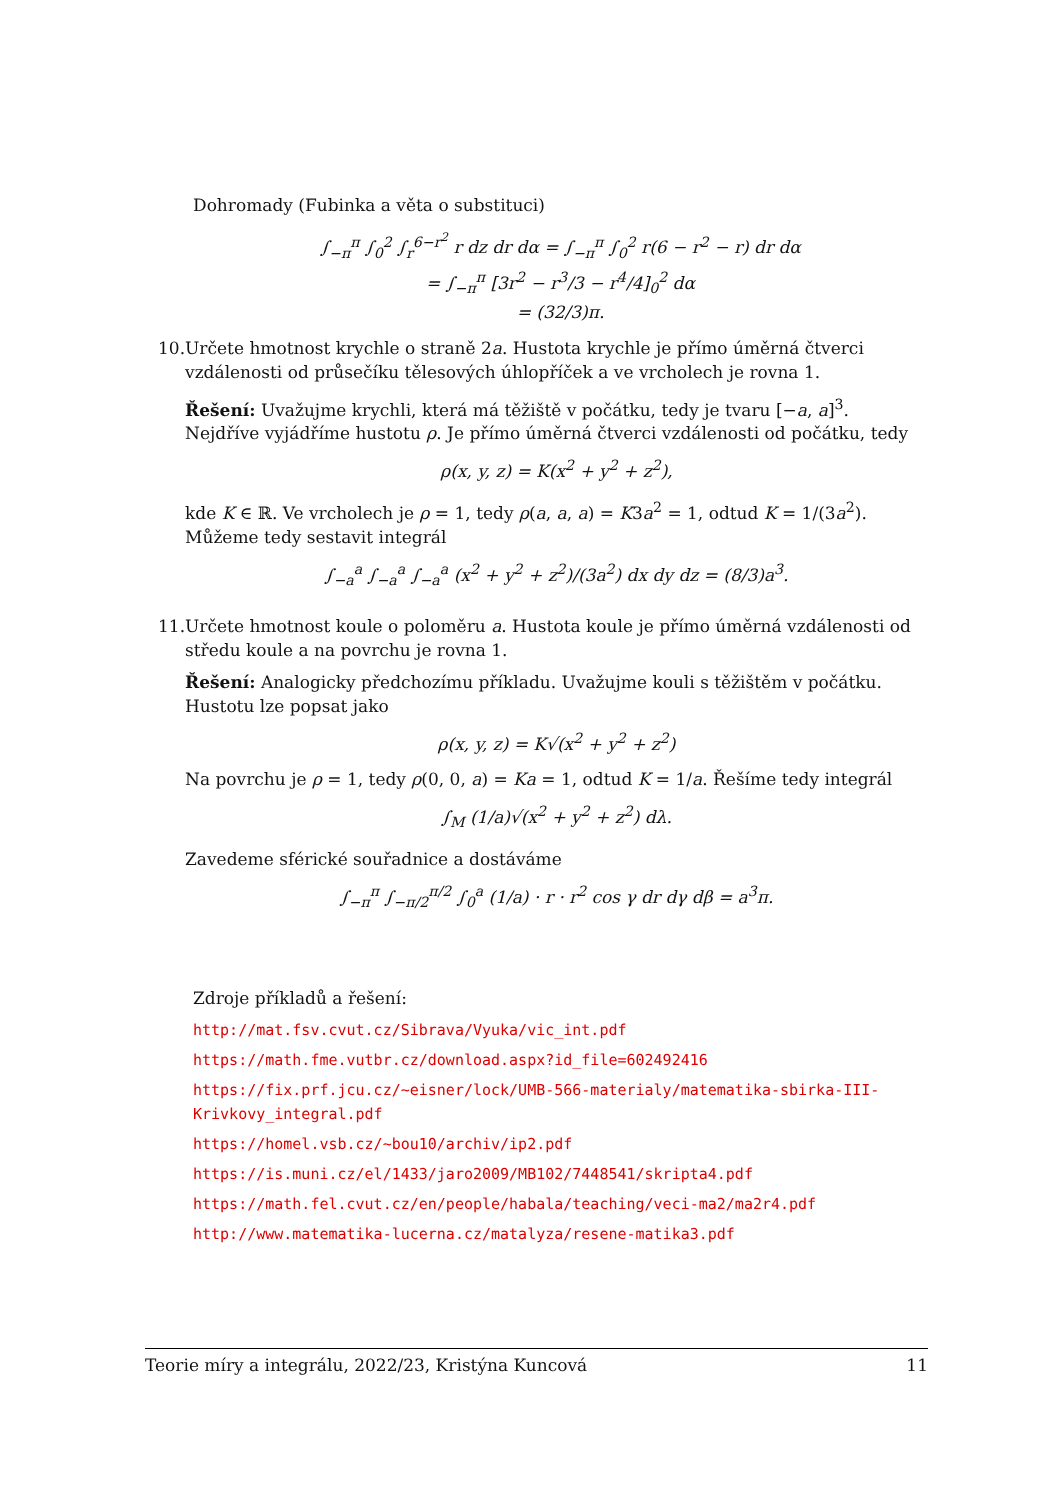Dohromady (Fubinka a věta o substituci)
∫<sub>−π</sub><sup>π</sup> ∫<sub>0</sub><sup>2</sup> ∫<sub>r</sub><sup>6−r<sup>2</sup></sup> r dz dr dα = ∫<sub>−π</sub><sup>π</sup> ∫<sub>0</sub><sup>2</sup> r(6 − r<sup>2</sup> − r) dr dα
= ∫<sub>−π</sub><sup>π</sup> [3r<sup>2</sup> − r<sup>3</sup>/3 − r<sup>4</sup>/4]<sub>0</sub><sup>2</sup> dα
= (32/3)π.
10. Určete hmotnost krychle o straně 2a. Hustota krychle je přímo úměrná čtverci vzdálenosti od průsečíku tělesových úhlopříček a ve vrcholech je rovna 1.
Řešení: Uvažujme krychli, která má těžiště v počátku, tedy je tvaru [−a, a]<sup>3</sup>. Nejdříve vyjádříme hustotu ρ. Je přímo úměrná čtverci vzdálenosti od počátku, tedy
ρ(x, y, z) = K(x<sup>2</sup> + y<sup>2</sup> + z<sup>2</sup>),
kde K ∈ ℝ. Ve vrcholech je ρ = 1, tedy ρ(a, a, a) = K3a<sup>2</sup> = 1, odtud K = 1/(3a<sup>2</sup>). Můžeme tedy sestavit integrál
∫<sub>−a</sub><sup>a</sup> ∫<sub>−a</sub><sup>a</sup> ∫<sub>−a</sub><sup>a</sup> (x<sup>2</sup> + y<sup>2</sup> + z<sup>2</sup>)/(3a<sup>2</sup>) dx dy dz = (8/3)a<sup>3</sup>.
11. Určete hmotnost koule o poloměru a. Hustota koule je přímo úměrná vzdálenosti od středu koule a na povrchu je rovna 1.
Řešení: Analogicky předchozímu příkladu. Uvažujme kouli s těžištěm v počátku. Hustotu lze popsat jako
ρ(x, y, z) = K√(x<sup>2</sup> + y<sup>2</sup> + z<sup>2</sup>)
Na povrchu je ρ = 1, tedy ρ(0, 0, a) = Ka = 1, odtud K = 1/a. Řešíme tedy integrál
∫<sub>M</sub> (1/a)√(x<sup>2</sup> + y<sup>2</sup> + z<sup>2</sup>) dλ.
Zavedeme sférické souřadnice a dostáváme
∫<sub>−π</sub><sup>π</sup> ∫<sub>−π/2</sub><sup>π/2</sup> ∫<sub>0</sub><sup>a</sup> (1/a) · r · r<sup>2</sup> cos γ dr dγ dβ = a<sup>3</sup>π.
Zdroje příkladů a řešení:
http://mat.fsv.cvut.cz/Sibrava/Vyuka/vic_int.pdf
https://math.fme.vutbr.cz/download.aspx?id_file=602492416
https://fix.prf.jcu.cz/~eisner/lock/UMB-566-materialy/matematika-sbirka-III-Krivkovy_integral.pdf
https://homel.vsb.cz/~bou10/archiv/ip2.pdf
https://is.muni.cz/el/1433/jaro2009/MB102/7448541/skripta4.pdf
https://math.fel.cvut.cz/en/people/habala/teaching/veci-ma2/ma2r4.pdf
http://www.matematika-lucerna.cz/matalyza/resene-matika3.pdf
Teorie míry a integrálu, 2022/23, Kristýna Kuncová 11